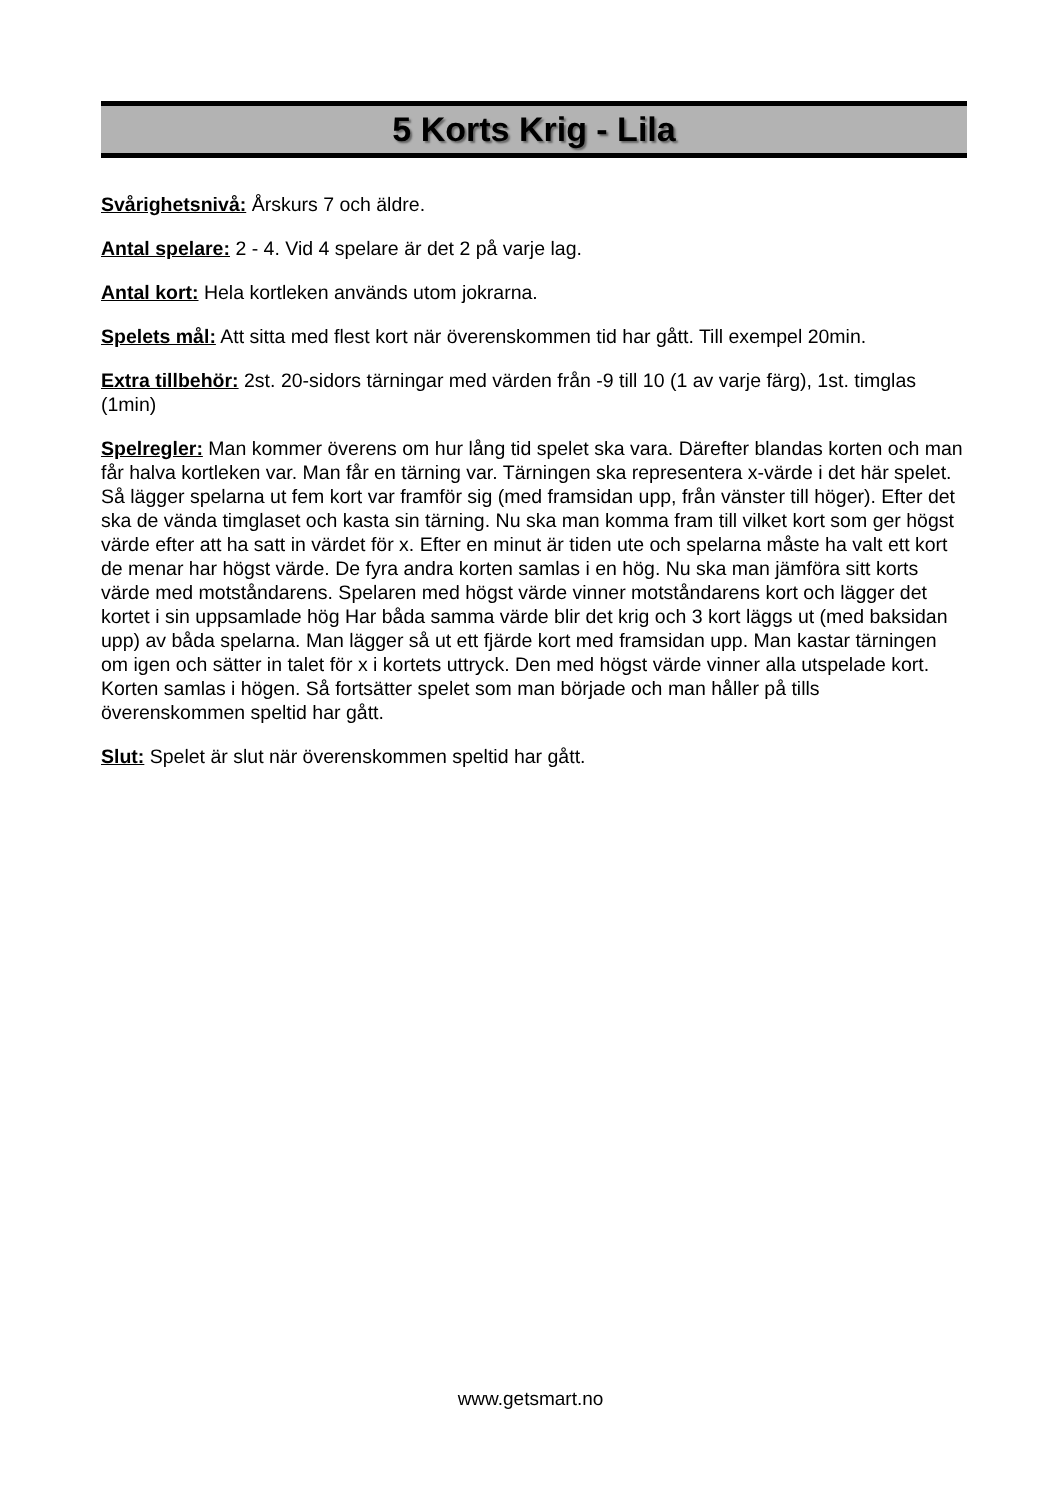5 Korts Krig - Lila
Svårighetsnivå: Årskurs 7 och äldre.
Antal spelare: 2 - 4. Vid 4 spelare är det 2 på varje lag.
Antal kort: Hela kortleken används utom jokrarna.
Spelets mål: Att sitta med flest kort när överenskommen tid har gått. Till exempel 20min.
Extra tillbehör: 2st. 20-sidors tärningar med värden från -9 till 10 (1 av varje färg), 1st. timglas (1min)
Spelregler: Man kommer överens om hur lång tid spelet ska vara. Därefter blandas korten och man får halva kortleken var. Man får en tärning var. Tärningen ska representera x-värde i det här spelet. Så lägger spelarna ut fem kort var framför sig (med framsidan upp, från vänster till höger). Efter det ska de vända timglaset och kasta sin tärning. Nu ska man komma fram till vilket kort som ger högst värde efter att ha satt in värdet för x. Efter en minut är tiden ute och spelarna måste ha valt ett kort de menar har högst värde. De fyra andra korten samlas i en hög. Nu ska man jämföra sitt korts värde med motståndarens. Spelaren med högst värde vinner motståndarens kort och lägger det kortet i sin uppsamlade hög Har båda samma värde blir det krig och 3 kort läggs ut (med baksidan upp) av båda spelarna. Man lägger så ut ett fjärde kort med framsidan upp. Man kastar tärningen om igen och sätter in talet för x i kortets uttryck. Den med högst värde vinner alla utspelade kort. Korten samlas i högen. Så fortsätter spelet som man började och man håller på tills överenskommen speltid har gått.
Slut: Spelet är slut när överenskommen speltid har gått.
www.getsmart.no